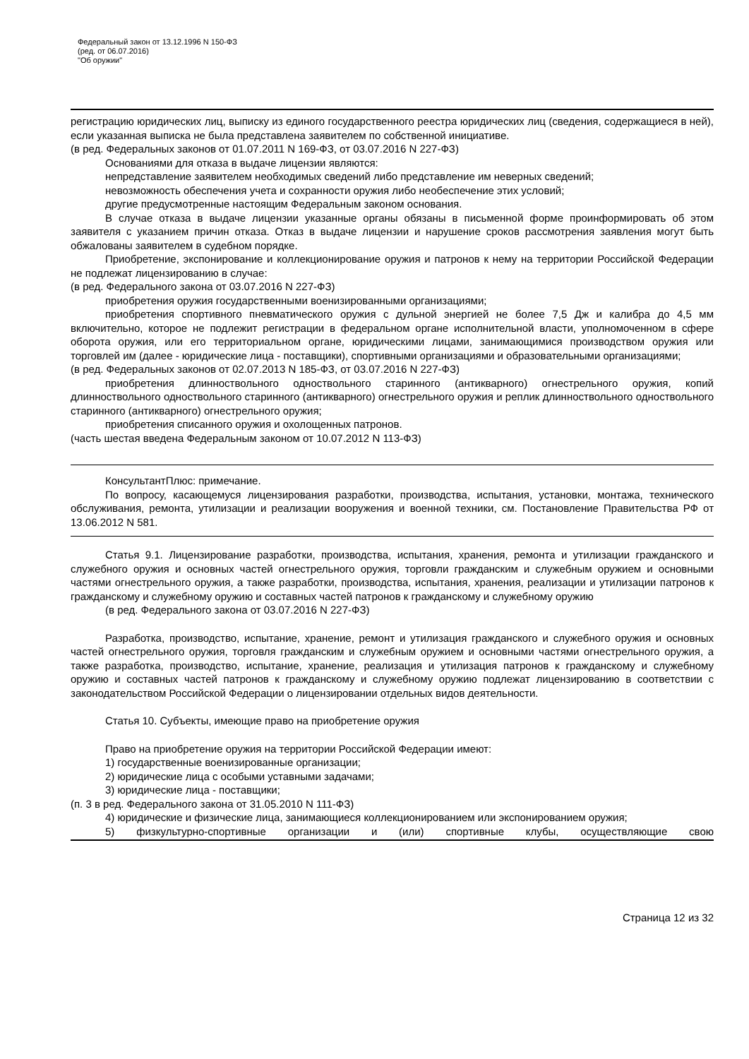Федеральный закон от 13.12.1996 N 150-ФЗ
(ред. от 06.07.2016)
"Об оружии"
регистрацию юридических лиц, выписку из единого государственного реестра юридических лиц (сведения, содержащиеся в ней), если указанная выписка не была представлена заявителем по собственной инициативе.
(в ред. Федеральных законов от 01.07.2011 N 169-ФЗ, от 03.07.2016 N 227-ФЗ)
Основаниями для отказа в выдаче лицензии являются:
непредставление заявителем необходимых сведений либо представление им неверных сведений;
невозможность обеспечения учета и сохранности оружия либо необеспечение этих условий;
другие предусмотренные настоящим Федеральным законом основания.
В случае отказа в выдаче лицензии указанные органы обязаны в письменной форме проинформировать об этом заявителя с указанием причин отказа. Отказ в выдаче лицензии и нарушение сроков рассмотрения заявления могут быть обжалованы заявителем в судебном порядке.
Приобретение, экспонирование и коллекционирование оружия и патронов к нему на территории Российской Федерации не подлежат лицензированию в случае:
(в ред. Федерального закона от 03.07.2016 N 227-ФЗ)
приобретения оружия государственными военизированными организациями;
приобретения спортивного пневматического оружия с дульной энергией не более 7,5 Дж и калибра до 4,5 мм включительно, которое не подлежит регистрации в федеральном органе исполнительной власти, уполномоченном в сфере оборота оружия, или его территориальном органе, юридическими лицами, занимающимися производством оружия или торговлей им (далее - юридические лица - поставщики), спортивными организациями и образовательными организациями;
(в ред. Федеральных законов от 02.07.2013 N 185-ФЗ, от 03.07.2016 N 227-ФЗ)
приобретения длинноствольного одноствольного старинного (антикварного) огнестрельного оружия, копий длинноствольного одноствольного старинного (антикварного) огнестрельного оружия и реплик длинноствольного одноствольного старинного (антикварного) огнестрельного оружия;
приобретения списанного оружия и охолощенных патронов.
(часть шестая введена Федеральным законом от 10.07.2012 N 113-ФЗ)
КонсультантПлюс: примечание.
По вопросу, касающемуся лицензирования разработки, производства, испытания, установки, монтажа, технического обслуживания, ремонта, утилизации и реализации вооружения и военной техники, см. Постановление Правительства РФ от 13.06.2012 N 581.
Статья 9.1. Лицензирование разработки, производства, испытания, хранения, ремонта и утилизации гражданского и служебного оружия и основных частей огнестрельного оружия, торговли гражданским и служебным оружием и основными частями огнестрельного оружия, а также разработки, производства, испытания, хранения, реализации и утилизации патронов к гражданскому и служебному оружию и составных частей патронов к гражданскому и служебному оружию
(в ред. Федерального закона от 03.07.2016 N 227-ФЗ)
Разработка, производство, испытание, хранение, ремонт и утилизация гражданского и служебного оружия и основных частей огнестрельного оружия, торговля гражданским и служебным оружием и основными частями огнестрельного оружия, а также разработка, производство, испытание, хранение, реализация и утилизация патронов к гражданскому и служебному оружию и составных частей патронов к гражданскому и служебному оружию подлежат лицензированию в соответствии с законодательством Российской Федерации о лицензировании отдельных видов деятельности.
Статья 10. Субъекты, имеющие право на приобретение оружия
Право на приобретение оружия на территории Российской Федерации имеют:
1) государственные военизированные организации;
2) юридические лица с особыми уставными задачами;
3) юридические лица - поставщики;
(п. 3 в ред. Федерального закона от 31.05.2010 N 111-ФЗ)
4) юридические и физические лица, занимающиеся коллекционированием или экспонированием оружия;
5) физкультурно-спортивные организации и (или) спортивные клубы, осуществляющие свою
Страница 12 из 32